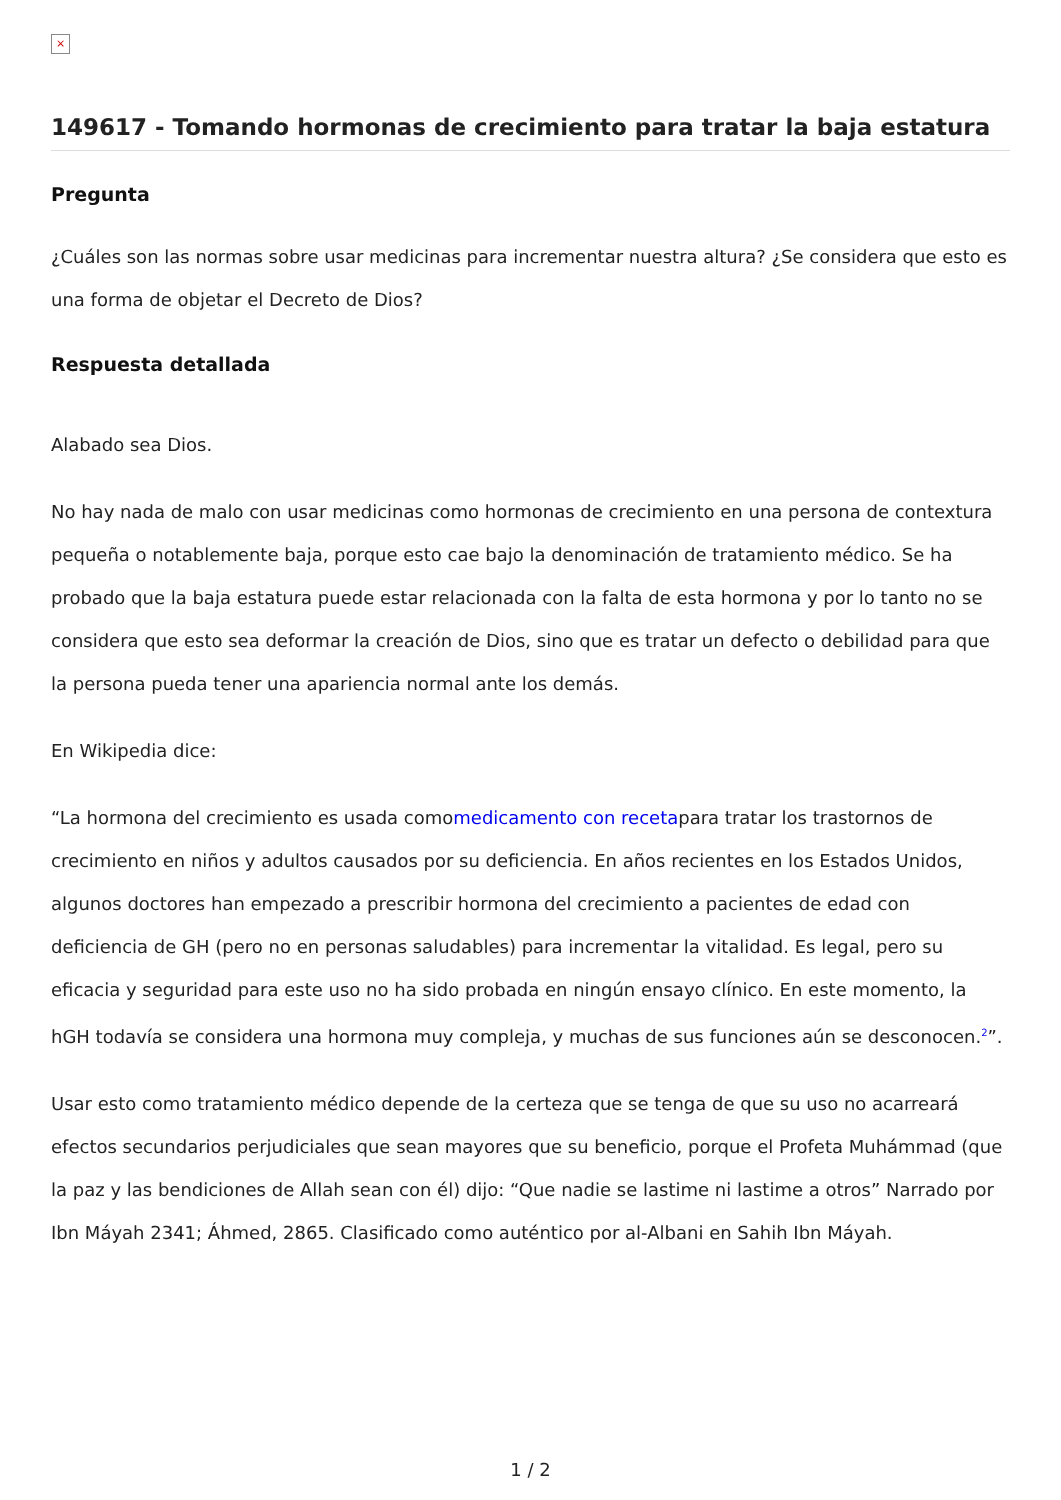×
149617 - Tomando hormonas de crecimiento para tratar la baja estatura
Pregunta
¿Cuáles son las normas sobre usar medicinas para incrementar nuestra altura? ¿Se considera que esto es una forma de objetar el Decreto de Dios?
Respuesta detallada
Alabado sea Dios.
No hay nada de malo con usar medicinas como hormonas de crecimiento en una persona de contextura pequeña o notablemente baja, porque esto cae bajo la denominación de tratamiento médico. Se ha probado que la baja estatura puede estar relacionada con la falta de esta hormona y por lo tanto no se considera que esto sea deformar la creación de Dios, sino que es tratar un defecto o debilidad para que la persona pueda tener una apariencia normal ante los demás.
En Wikipedia dice:
“La hormona del crecimiento es usada comomedicamento con recetapara tratar los trastornos de crecimiento en niños y adultos causados por su deficiencia. En años recientes en los Estados Unidos, algunos doctores han empezado a prescribir hormona del crecimiento a pacientes de edad con deficiencia de GH (pero no en personas saludables) para incrementar la vitalidad. Es legal, pero su eficacia y seguridad para este uso no ha sido probada en ningún ensayo clínico. En este momento, la hGH todavía se considera una hormona muy compleja, y muchas de sus funciones aún se desconocen.<sup>2</sup>”.
Usar esto como tratamiento médico depende de la certeza que se tenga de que su uso no acarreará efectos secundarios perjudiciales que sean mayores que su beneficio, porque el Profeta Muhámmad (que la paz y las bendiciones de Allah sean con él) dijo: “Que nadie se lastime ni lastime a otros” Narrado por Ibn Máyah 2341; Áhmed, 2865. Clasificado como auténtico por al-Albani en Sahih Ibn Máyah.
1 / 2